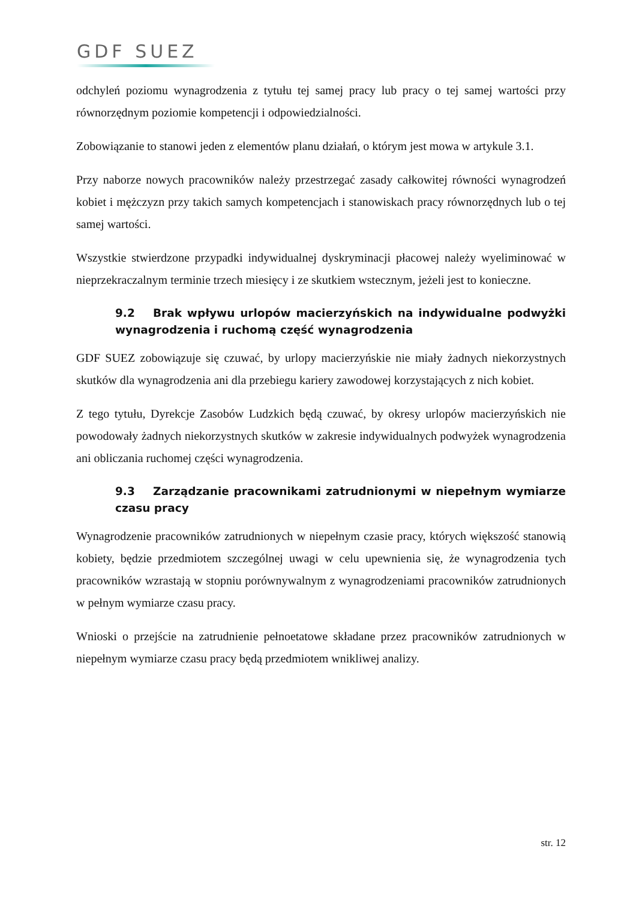GDF SUEZ
odchyleń poziomu wynagrodzenia z tytułu tej samej pracy lub pracy o tej samej wartości przy równorzędnym poziomie kompetencji i odpowiedzialności.
Zobowiązanie to stanowi jeden z elementów planu działań, o którym jest mowa w artykule 3.1.
Przy naborze nowych pracowników należy przestrzegać zasady całkowitej równości wynagrodzeń kobiet i mężczyzn przy takich samych kompetencjach i stanowiskach pracy równorzędnych lub o tej samej wartości.
Wszystkie stwierdzone przypadki indywidualnej dyskryminacji płacowej należy wyeliminować w nieprzekraczalnym terminie trzech miesięcy i ze skutkiem wstecznym, jeżeli jest to konieczne.
9.2 Brak wpływu urlopów macierzyńskich na indywidualne podwyżki wynagrodzenia i ruchomą część wynagrodzenia
GDF SUEZ zobowiązuje się czuwać, by urlopy macierzyńskie nie miały żadnych niekorzystnych skutków dla wynagrodzenia ani dla przebiegu kariery zawodowej korzystających z nich kobiet.
Z tego tytułu, Dyrekcje Zasobów Ludzkich będą czuwać, by okresy urlopów macierzyńskich nie powodowały żadnych niekorzystnych skutków w zakresie indywidualnych podwyżek wynagrodzenia ani obliczania ruchomej części wynagrodzenia.
9.3 Zarządzanie pracownikami zatrudnionymi w niepełnym wymiarze czasu pracy
Wynagrodzenie pracowników zatrudnionych w niepełnym czasie pracy, których większość stanowią kobiety, będzie przedmiotem szczególnej uwagi w celu upewnienia się, że wynagrodzenia tych pracowników wzrastają w stopniu porównywalnym z wynagrodzeniami pracowników zatrudnionych w pełnym wymiarze czasu pracy.
Wnioski o przejście na zatrudnienie pełnoetatowe składane przez pracowników zatrudnionych w niepełnym wymiarze czasu pracy będą przedmiotem wnikliwej analizy.
str. 12